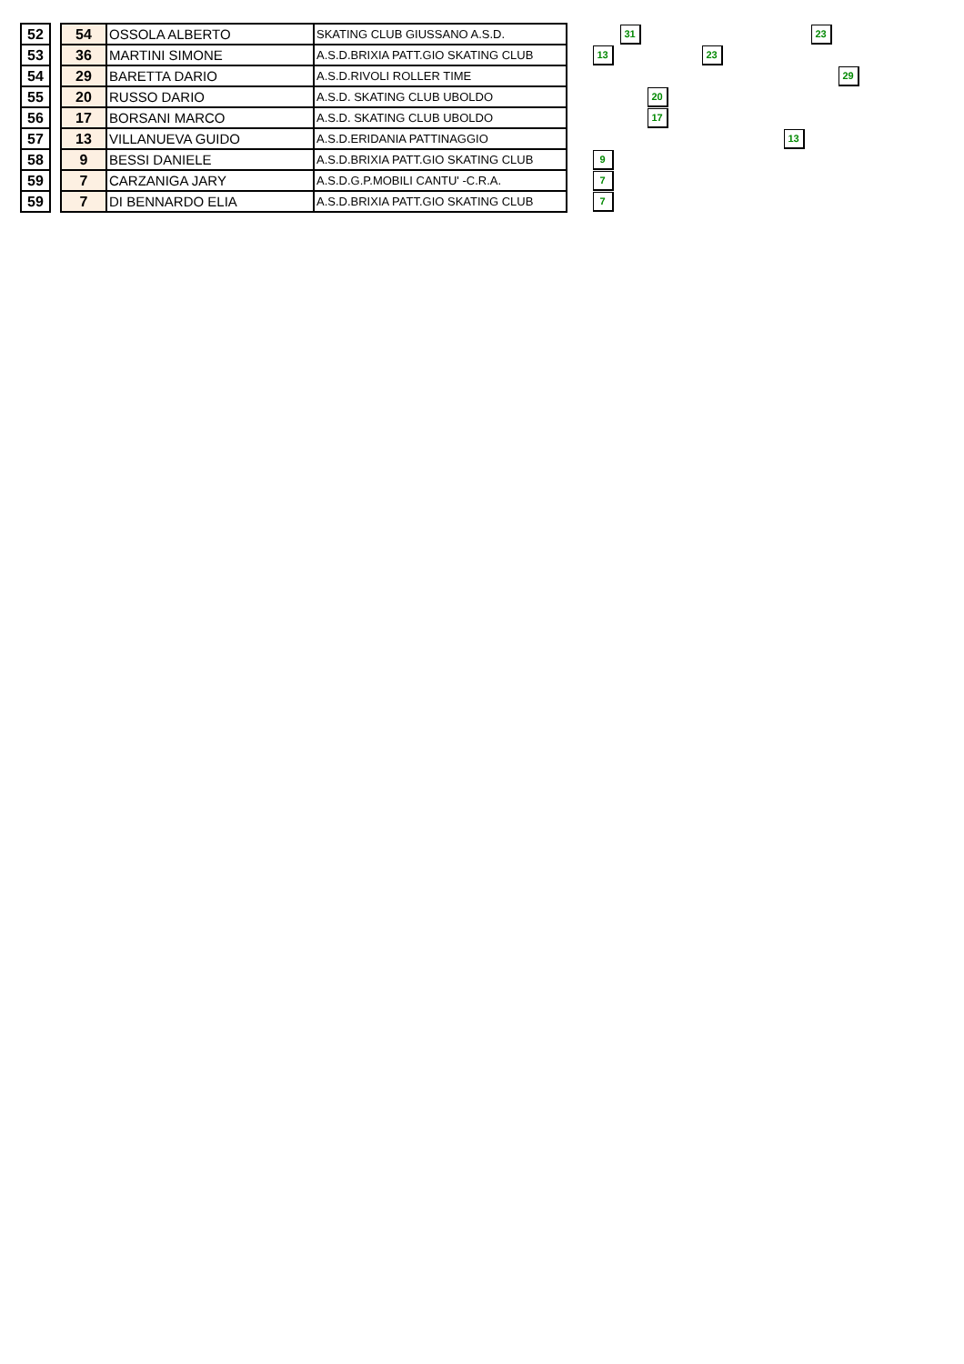| 52 | | 54 | OSSOLA ALBERTO | SKATING CLUB GIUSSANO A.S.D. | | | 31 | | | | | | | 23 | |
| 53 | | 36 | MARTINI SIMONE | A.S.D.BRIXIA PATT.GIO SKATING CLUB | | 13 | | | | 23 | | | | | |
| 54 | | 29 | BARETTA DARIO | A.S.D.RIVOLI ROLLER TIME | | | | | | | | | | | 29 |
| 55 | | 20 | RUSSO DARIO | A.S.D. SKATING CLUB UBOLDO | | | | 20 | | | | | | | |
| 56 | | 17 | BORSANI MARCO | A.S.D. SKATING CLUB UBOLDO | | | | 17 | | | | | | | |
| 57 | | 13 | VILLANUEVA GUIDO | A.S.D.ERIDANIA PATTINAGGIO | | | | | | | | | 13 | | |
| 58 | | 9 | BESSI DANIELE | A.S.D.BRIXIA PATT.GIO SKATING CLUB | | 9 | | | | | | | | | |
| 59 | | 7 | CARZANIGA JARY | A.S.D.G.P.MOBILI CANTU' -C.R.A. | | 7 | | | | | | | | | |
| 59 | | 7 | DI BENNARDO ELIA | A.S.D.BRIXIA PATT.GIO SKATING CLUB | | 7 | | | | | | | | | |